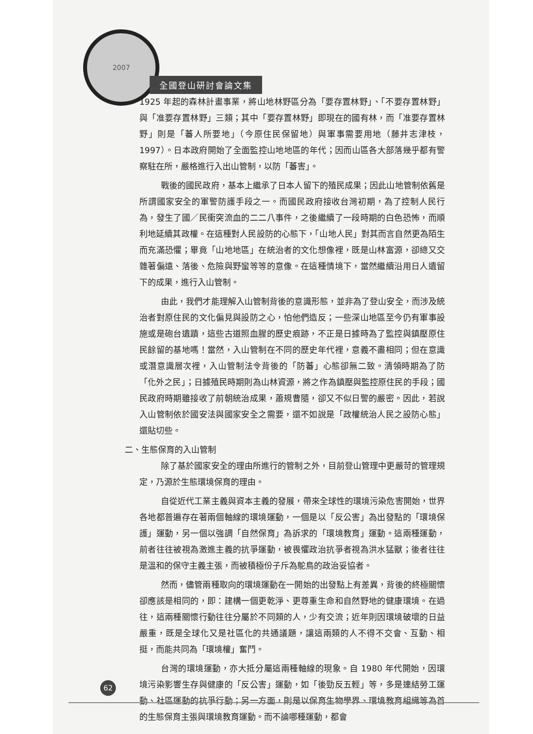2007
全國登山研討會論文集
1925 年起的森林計畫事業，將山地林野區分為「要存置林野」、「不要存置林野」與「准要存置林野」三類；其中「要存置林野」即現在的國有林，而「准要存置林野」則是「蕃人所要地」（今原住民保留地）與軍事需要用地（藤井志津枝，1997）。日本政府開始了全面監控山地地區的年代；因而山區各大部落幾乎都有警察駐在所，嚴格進行入出山管制，以防「蕃害」。
戰後的國民政府，基本上繼承了日本人留下的殖民成果；因此山地管制依舊是所謂國家安全的軍警防護手段之一。而國民政府接收台灣初期，為了控制人民行為，發生了國／民衝突流血的二二八事件，之後繼續了一段時期的白色恐怖，而順利地延續其政權。在這種對人民設防的心態下，「山地人民」對其而言自然更為陌生而充滿恐懼；畢竟「山地地區」在統治者的文化想像裡，既是山林富源，卻總又交雜著偏遠、落後、危險與野蠻等等的意像。在這種情境下，當然繼續沿用日人遺留下的成果，進行入山管制。
由此，我們才能理解入山管制背後的意識形態，並非為了登山安全，而涉及統治者對原住民的文化偏見與設防之心，怕他們造反；一些深山地區至今仍有軍事設施或是砲台遺蹟，這些古道照血腥的歷史痕跡，不正是日據時為了監控與鎮壓原住民餘留的基地嗎！當然，入山管制在不同的歷史年代裡，意義不盡相同；但在意識或潛意識層次裡，入山管制法令背後的「防蕃」心態卻無二致。清領時期為了防「化外之民」；日據殖民時期則為山林資源，將之作為鎮壓與監控原住民的手段；國民政府時期雖接收了前朝統治成果，蕭規曹隨，卻又不似日警的嚴密。因此，若說入山管制依於國安法與國家安全之需要，還不如說是「政權統治人民之設防心態」還貼切些。
二、生態保育的入山管制
除了基於國家安全的理由所進行的管制之外，目前登山管理中更嚴苛的管理規定，乃源於生態環境保育的理由。
自從近代工業主義與資本主義的發展，帶來全球性的環境污染危害開始，世界各地都普遍存在著兩個軸線的環境運動，一個是以「反公害」為出發點的「環境保護」運動，另一個以強調「自然保育」為訴求的「環境教育」運動。這兩種運動，前者往往被視為激進主義的抗爭運動，被畏懼政治抗爭者視為洪水猛獸；後者往往是溫和的保守主義主張，而被積極份子斥為鴕鳥的政治妥協者。
然而，儘管兩種取向的環境運動在一開始的出發點上有差異，背後的終極關懷卻應該是相同的，即：建構一個更乾淨、更尊重生命和自然野地的健康環境。在過往，這兩種關懷行動往往分屬於不同類的人，少有交流；近年則因環境破壞的日益嚴重，既是全球化又是社區化的共通議題，讓這兩類的人不得不交會、互動、相挺，而能共同為「環境權」奮鬥。
台灣的環境運動，亦大抵分屬這兩種軸線的現象。自 1980 年代開始，因環境污染影響生存與健康的「反公害」運動，如「後勁反五輕」等，多是連結勞工運動、社區運動的抗爭行動；另一方面，則是以保育生物學界、環境教育組織等為首的生態保育主張與環境教育運動。而不論哪種運動，都會
62